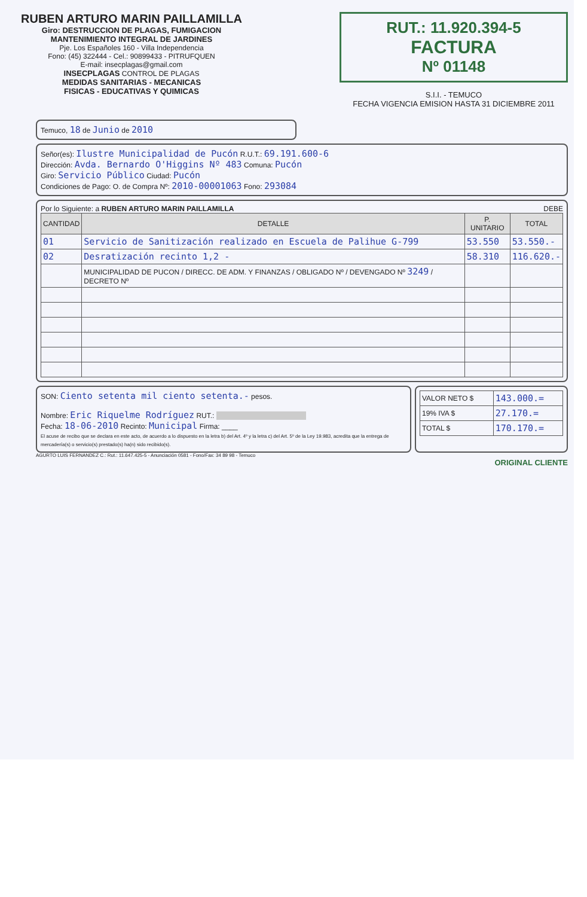RUBEN ARTURO MARIN PAILLAMILLA
Giro: DESTRUCCION DE PLAGAS, FUMIGACION
MANTENIMIENTO INTEGRAL DE JARDINES
Pje. Los Españoles 160 - Villa Independencia
Fono: (45) 322444 - Cel.: 90899433 - PITRUFQUEN
E-mail: insecplagas@gmail.com
INSECPLAGAS CONTROL DE PLAGAS
MEDIDAS SANITARIAS - MECANICAS
FISICAS - EDUCATIVAS Y QUIMICAS
RUT.: 11.920.394-5
FACTURA
Nº 01148
S.I.I. - TEMUCO
FECHA VIGENCIA EMISION HASTA 31 DICIEMBRE 2011
Temuco, 18 de Junio de 2010
Señor(es): Ilustre Municipalidad de Pucón R.U.T.: 69.191.600-6
Dirección: Avda. Bernardo O'Higgins Nº 483 Comuna: Pucón
Giro: Servicio Público Ciudad: Pucón
Condiciones de Pago: O. de Compra Nº: 2010-00001063 Fono: 293084
Por lo Siguiente: a RUBEN ARTURO MARIN PAILLAMILLA DEBE
| CANTIDAD | DETALLE | P. UNITARIO | TOTAL |
| --- | --- | --- | --- |
| 01 | Servicio de Sanitización realizado en Escuela de Palihue G-799 | 53.550 | 53.550.- |
| 02 | Desratización recinto 1,2 - | 58.310 | 116.620.- |
| | MUNICIPALIDAD DE PUCON / DIRECC. DE ADM. Y FINANZAS / OBLIGADO Nº / DEVENGADO Nº 3249 / DECRETO Nº | | |
SON: Ciento setenta mil ciento setenta.- pesos.
Nombre: Eric Riquelme Rodríguez RUT.:
Fecha: 18-06-2010 Recinto: Municipal Firma: ____
El acuse de recibo que se declara en este acto, de acuerdo a lo dispuesto en la letra b) del Art. 4º y la letra c) del Art. 5º de la Ley 19.983, acredita que la entrega de mercadería(s) o servicio(s) prestado(s) ha(n) sido recibido(s).
| VALOR NETO $ | 143.000.= |
| 19% IVA $ | 27.170.= |
| TOTAL $ | 170.170.= |
AGURTO LUIS FERNANDEZ C.: Rut.: 11.647.425-5 - Anunciación 0581 - Fono/Fax: 34 89 98 - Temuco
ORIGINAL CLIENTE